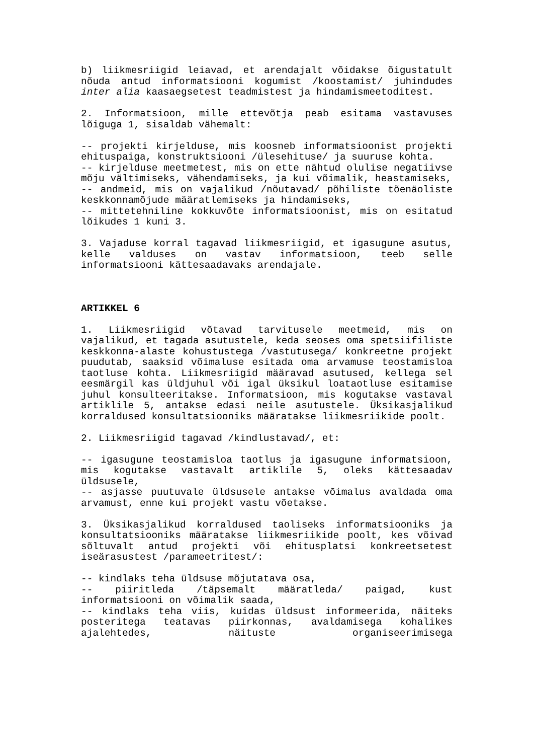b) liikmesriigid leiavad, et arendajalt võidakse õigustatult nõuda antud informatsiooni kogumist /koostamist/ juhindudes inter alia kaasaegsetest teadmistest ja hindamismeetoditest.
2. Informatsioon, mille ettevõtja peab esitama vastavuses lõiguga 1, sisaldab vähemalt:
-- projekti kirjelduse, mis koosneb informatsioonist projekti ehituspaiga, konstruktsiooni /ülesehituse/ ja suuruse kohta.
-- kirjelduse meetmetest, mis on ette nähtud olulise negatiivse mõju vältimiseks, vähendamiseks, ja kui võimalik, heastamiseks,
-- andmeid, mis on vajalikud /nõutavad/ põhiliste tõenäoliste keskkonnamõjude määratlemiseks ja hindamiseks,
-- mittetehniline kokkuvõte informatsioonist, mis on esitatud lõikudes 1 kuni 3.
3. Vajaduse korral tagavad liikmesriigid, et igasugune asutus, kelle valduses on vastav informatsioon, teeb selle informatsiooni kättesaadavaks arendajale.
ARTIKKEL 6
1. Liikmesriigid võtavad tarvitusele meetmeid, mis on vajalikud, et tagada asutustele, keda seoses oma spetsiifiliste keskkonna-alaste kohustustega /vastutusega/ konkreetne projekt puudutab, saaksid võimaluse esitada oma arvamuse teostamisloa taotluse kohta. Liikmesriigid määravad asutused, kellega sel eesmärgil kas üldjuhul või igal üksikul loataotluse esitamise juhul konsulteeritakse. Informatsioon, mis kogutakse vastaval artiklile 5, antakse edasi neile asutustele. Üksikasjalikud korraldused konsultatsiooniks määratakse liikmesriikide poolt.
2. Liikmesriigid tagavad /kindlustavad/, et:
-- igasugune teostamisloa taotlus ja igasugune informatsioon, mis kogutakse vastavalt artiklile 5, oleks kättesaadav üldsusele,
-- asjasse puutuvale üldsusele antakse võimalus avaldada oma arvamust, enne kui projekt vastu võetakse.
3. Üksikasjalikud korraldused taoliseks informatsiooniks ja konsultatsiooniks määratakse liikmesriikide poolt, kes võivad sõltuvalt antud projekti või ehitusplatsi konkreetsetest iseärasustest /parameetritest/:
-- kindlaks teha üldsuse mõjutatava osa,
-- piiritleda /täpsemalt määratleda/ paigad, kust informatsiooni on võimalik saada,
-- kindlaks teha viis, kuidas üldsust informeerida, näiteks posteritega teatavas piirkonnas, avaldamisega kohalikes ajalehtedes, näituste organiseerimisega